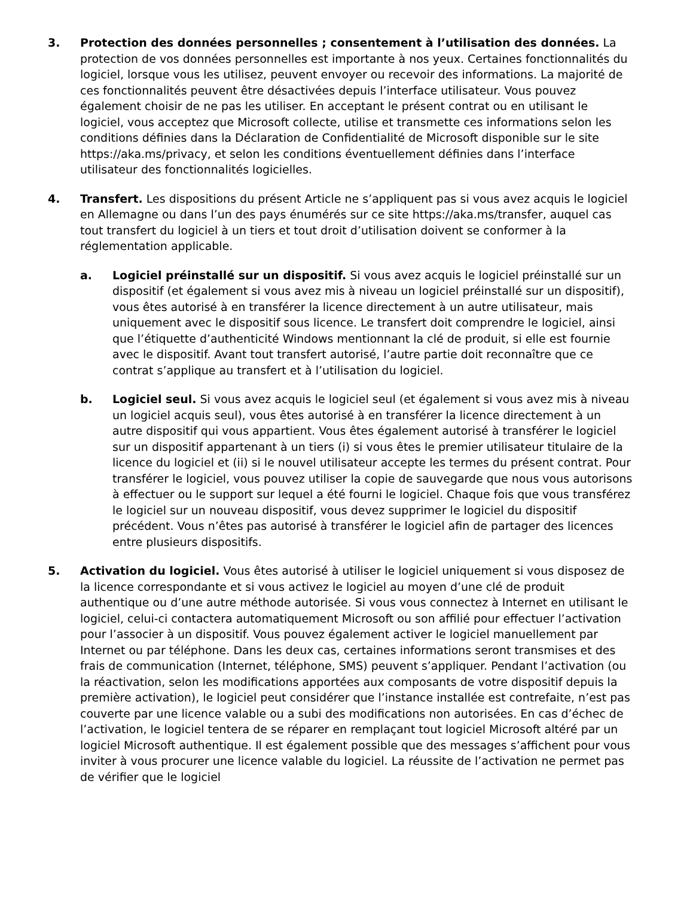3. Protection des données personnelles ; consentement à l’utilisation des données. La protection de vos données personnelles est importante à nos yeux. Certaines fonctionnalités du logiciel, lorsque vous les utilisez, peuvent envoyer ou recevoir des informations. La majorité de ces fonctionnalités peuvent être désactivées depuis l’interface utilisateur. Vous pouvez également choisir de ne pas les utiliser. En acceptant le présent contrat ou en utilisant le logiciel, vous acceptez que Microsoft collecte, utilise et transmette ces informations selon les conditions définies dans la Déclaration de Confidentialité de Microsoft disponible sur le site https://aka.ms/privacy, et selon les conditions éventuellement définies dans l’interface utilisateur des fonctionnalités logicielles.
4. Transfert. Les dispositions du présent Article ne s’appliquent pas si vous avez acquis le logiciel en Allemagne ou dans l’un des pays énumérés sur ce site https://aka.ms/transfer, auquel cas tout transfert du logiciel à un tiers et tout droit d’utilisation doivent se conformer à la réglementation applicable.
a. Logiciel préinstallé sur un dispositif. Si vous avez acquis le logiciel préinstallé sur un dispositif (et également si vous avez mis à niveau un logiciel préinstallé sur un dispositif), vous êtes autorisé à en transférer la licence directement à un autre utilisateur, mais uniquement avec le dispositif sous licence. Le transfert doit comprendre le logiciel, ainsi que l’étiquette d’authenticité Windows mentionnant la clé de produit, si elle est fournie avec le dispositif. Avant tout transfert autorisé, l’autre partie doit reconnaître que ce contrat s’applique au transfert et à l’utilisation du logiciel.
b. Logiciel seul. Si vous avez acquis le logiciel seul (et également si vous avez mis à niveau un logiciel acquis seul), vous êtes autorisé à en transférer la licence directement à un autre dispositif qui vous appartient. Vous êtes également autorisé à transférer le logiciel sur un dispositif appartenant à un tiers (i) si vous êtes le premier utilisateur titulaire de la licence du logiciel et (ii) si le nouvel utilisateur accepte les termes du présent contrat. Pour transférer le logiciel, vous pouvez utiliser la copie de sauvegarde que nous vous autorisons à effectuer ou le support sur lequel a été fourni le logiciel. Chaque fois que vous transférez le logiciel sur un nouveau dispositif, vous devez supprimer le logiciel du dispositif précédent. Vous n’êtes pas autorisé à transférer le logiciel afin de partager des licences entre plusieurs dispositifs.
5. Activation du logiciel. Vous êtes autorisé à utiliser le logiciel uniquement si vous disposez de la licence correspondante et si vous activez le logiciel au moyen d’une clé de produit authentique ou d’une autre méthode autorisée. Si vous vous connectez à Internet en utilisant le logiciel, celui-ci contactera automatiquement Microsoft ou son affilié pour effectuer l’activation pour l’associer à un dispositif. Vous pouvez également activer le logiciel manuellement par Internet ou par téléphone. Dans les deux cas, certaines informations seront transmises et des frais de communication (Internet, téléphone, SMS) peuvent s’appliquer. Pendant l’activation (ou la réactivation, selon les modifications apportées aux composants de votre dispositif depuis la première activation), le logiciel peut considérer que l’instance installée est contrefaite, n’est pas couverte par une licence valable ou a subi des modifications non autorisées. En cas d’échec de l’activation, le logiciel tentera de se réparer en remplaçant tout logiciel Microsoft altéré par un logiciel Microsoft authentique. Il est également possible que des messages s’affichent pour vous inviter à vous procurer une licence valable du logiciel. La réussite de l’activation ne permet pas de vérifier que le logiciel